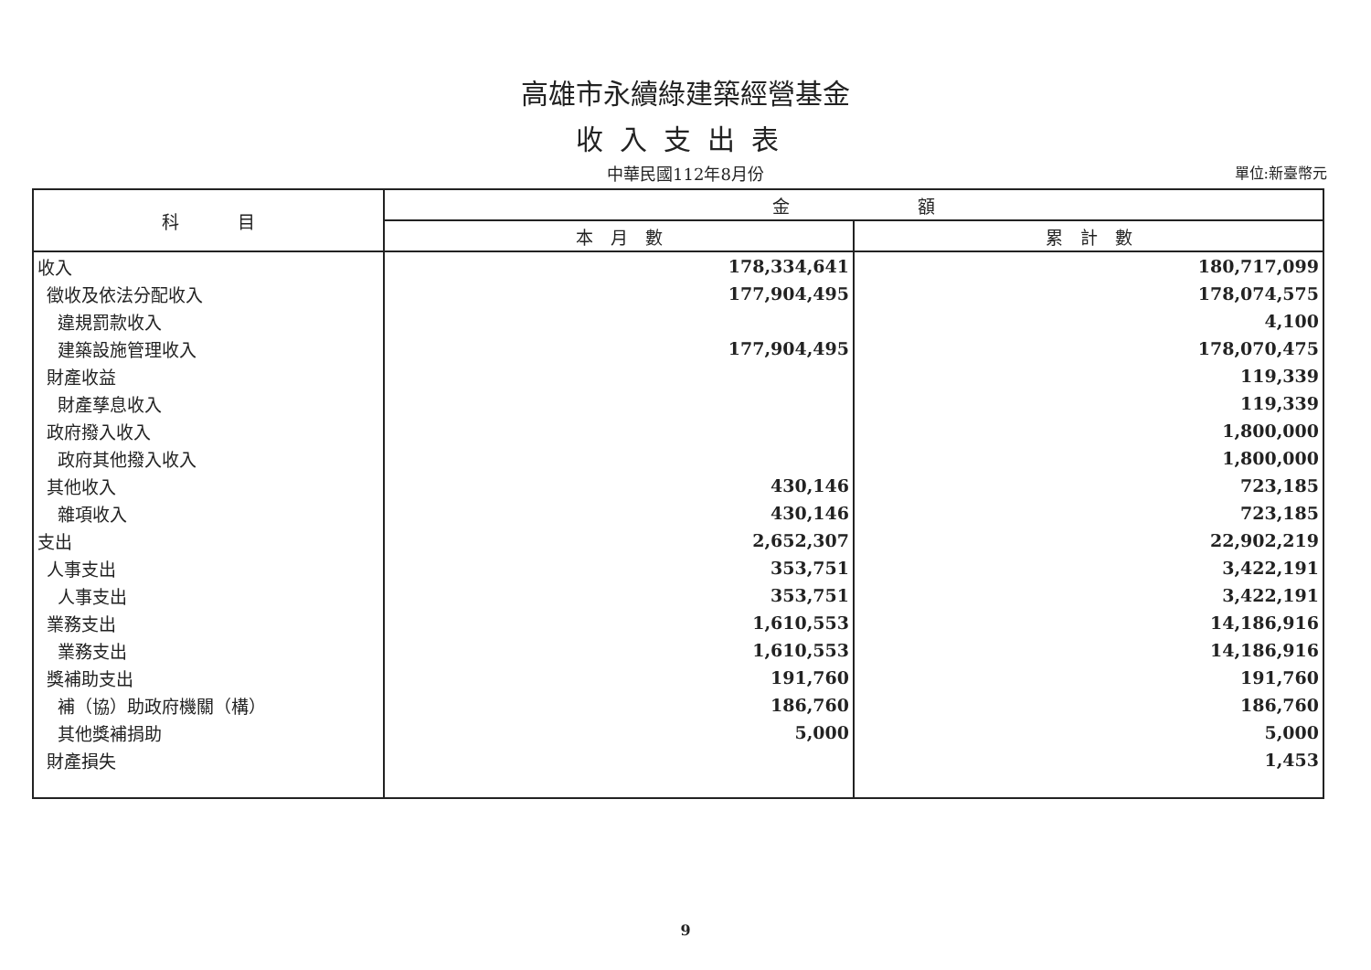高雄市永續綠建築經營基金
收入支出表
中華民國112年8月份
單位:新臺幣元
| 科 目 | 金 額 | |
| --- | --- | --- |
| | 本 月 數 | 累 計 數 |
| 收入 | 178,334,641 | 180,717,099 |
| 徵收及依法分配收入 | 177,904,495 | 178,074,575 |
| 違規罰款收入 | | 4,100 |
| 建築設施管理收入 | 177,904,495 | 178,070,475 |
| 財產收益 | | 119,339 |
| 財產孳息收入 | | 119,339 |
| 政府撥入收入 | | 1,800,000 |
| 政府其他撥入收入 | | 1,800,000 |
| 其他收入 | 430,146 | 723,185 |
| 雜項收入 | 430,146 | 723,185 |
| 支出 | 2,652,307 | 22,902,219 |
| 人事支出 | 353,751 | 3,422,191 |
| 人事支出 | 353,751 | 3,422,191 |
| 業務支出 | 1,610,553 | 14,186,916 |
| 業務支出 | 1,610,553 | 14,186,916 |
| 獎補助支出 | 191,760 | 191,760 |
| 補（協）助政府機關（構） | 186,760 | 186,760 |
| 其他獎補捐助 | 5,000 | 5,000 |
| 財產損失 | | 1,453 |
9